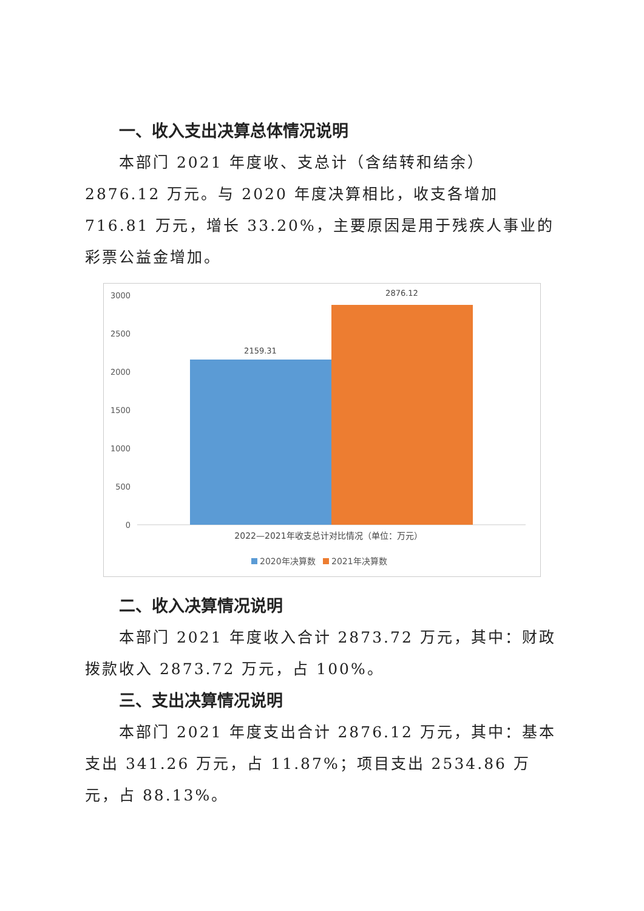一、收入支出决算总体情况说明
本部门 2021 年度收、支总计（含结转和结余）2876.12 万元。与 2020 年度决算相比，收支各增加 716.81 万元，增长 33.20%，主要原因是用于残疾人事业的彩票公益金增加。
3000
2500
2000
1500
1000
500
0
2159.31
2876.12
2022—2021年收支总计对比情况（单位：万元）
2020年决算数
2021年决算数
二、收入决算情况说明
本部门 2021 年度收入合计 2873.72 万元，其中：财政拨款收入 2873.72 万元，占 100%。
三、支出决算情况说明
本部门 2021 年度支出合计 2876.12 万元，其中：基本支出 341.26 万元，占 11.87%；项目支出 2534.86 万元，占 88.13%。